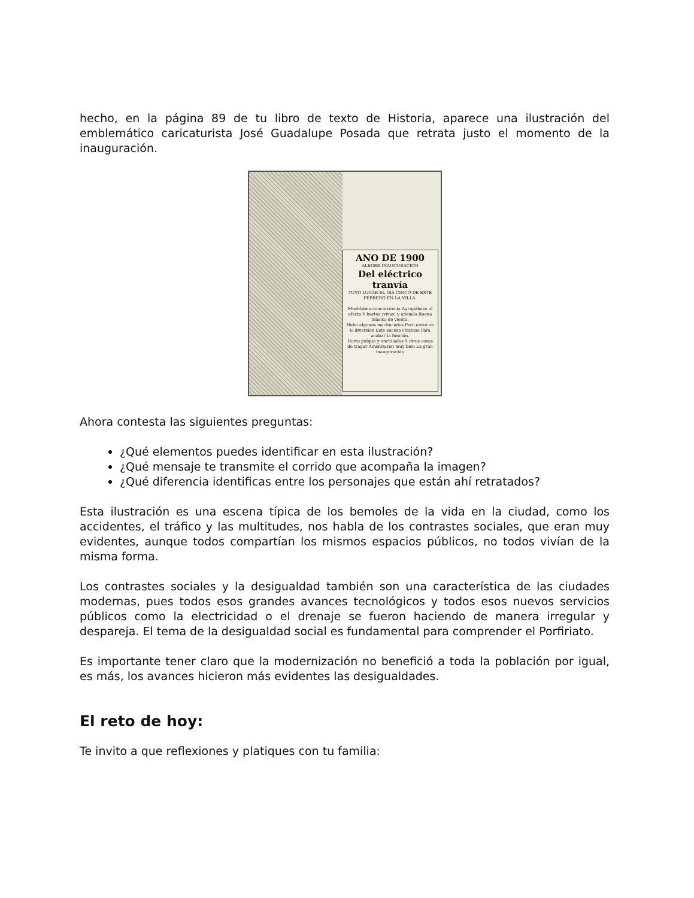hecho, en la página 89 de tu libro de texto de Historia, aparece una ilustración del emblemático caricaturista José Guadalupe Posada que retrata justo el momento de la inauguración.
ANO DE 1900
ALEGRE INAUGURACION
Del eléctrico tranvía
TUVO LUGAR EL DIA CINCO DE ESTE FEBRERO EN LA VILLA.
Muchísima concurrencia Agrupábase al efecto Y hartos ¡vivas! y además Buena música de viento.
Hubo algunos machucados Pero entró en la diversión Este suceso chistoso Para acabar la función.
Harto pulque y enchiladas Y otras cosas de tragar Amenizaron muy bien La gran inauguración
Ahora contesta las siguientes preguntas:
¿Qué elementos puedes identificar en esta ilustración?
¿Qué mensaje te transmite el corrido que acompaña la imagen?
¿Qué diferencia identificas entre los personajes que están ahí retratados?
Esta ilustración es una escena típica de los bemoles de la vida en la ciudad, como los accidentes, el tráfico y las multitudes, nos habla de los contrastes sociales, que eran muy evidentes, aunque todos compartían los mismos espacios públicos, no todos vivían de la misma forma.
Los contrastes sociales y la desigualdad también son una característica de las ciudades modernas, pues todos esos grandes avances tecnológicos y todos esos nuevos servicios públicos como la electricidad o el drenaje se fueron haciendo de manera irregular y despareja. El tema de la desigualdad social es fundamental para comprender el Porfiriato.
Es importante tener claro que la modernización no benefició a toda la población por igual, es más, los avances hicieron más evidentes las desigualdades.
El reto de hoy:
Te invito a que reflexiones y platiques con tu familia: